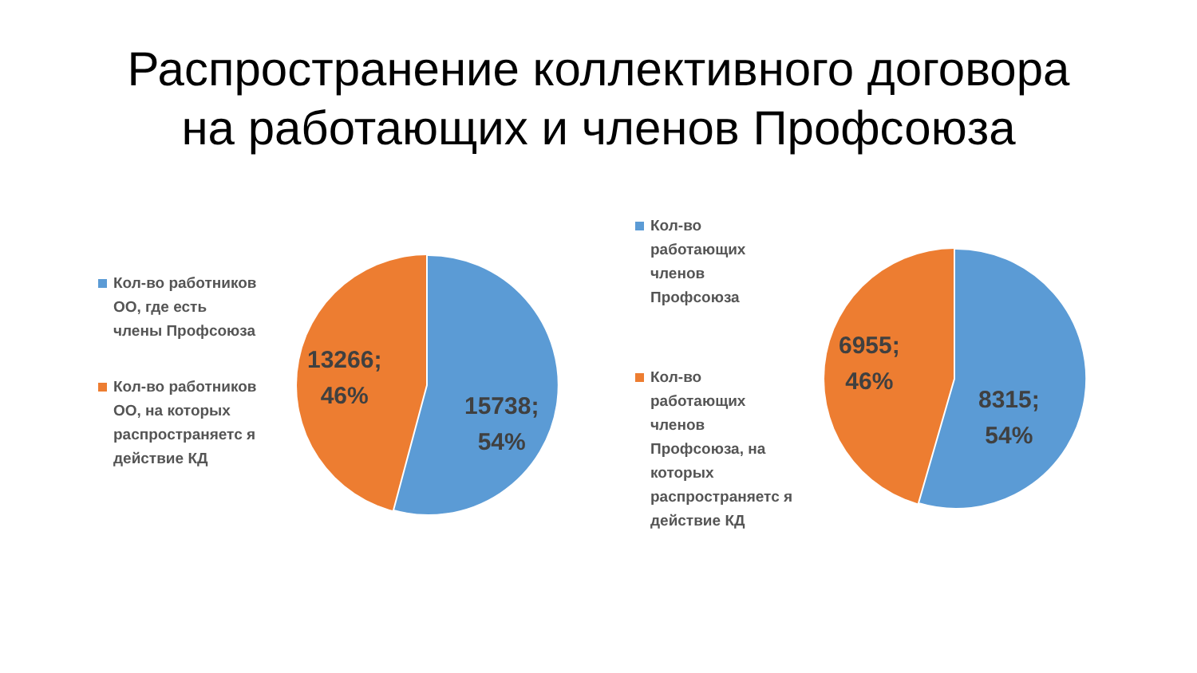Распространение коллективного договора
на работающих и членов Профсоюза
Кол-во работников ОО, где есть члены Профсоюза
Кол-во работников ОО, на которых распространяетс я действие КД
13266;
46%
15738;
54%
Кол-во работающих членов Профсоюза
Кол-во работающих членов Профсоюза, на которых распространяетс я действие КД
6955;
46%
8315;
54%